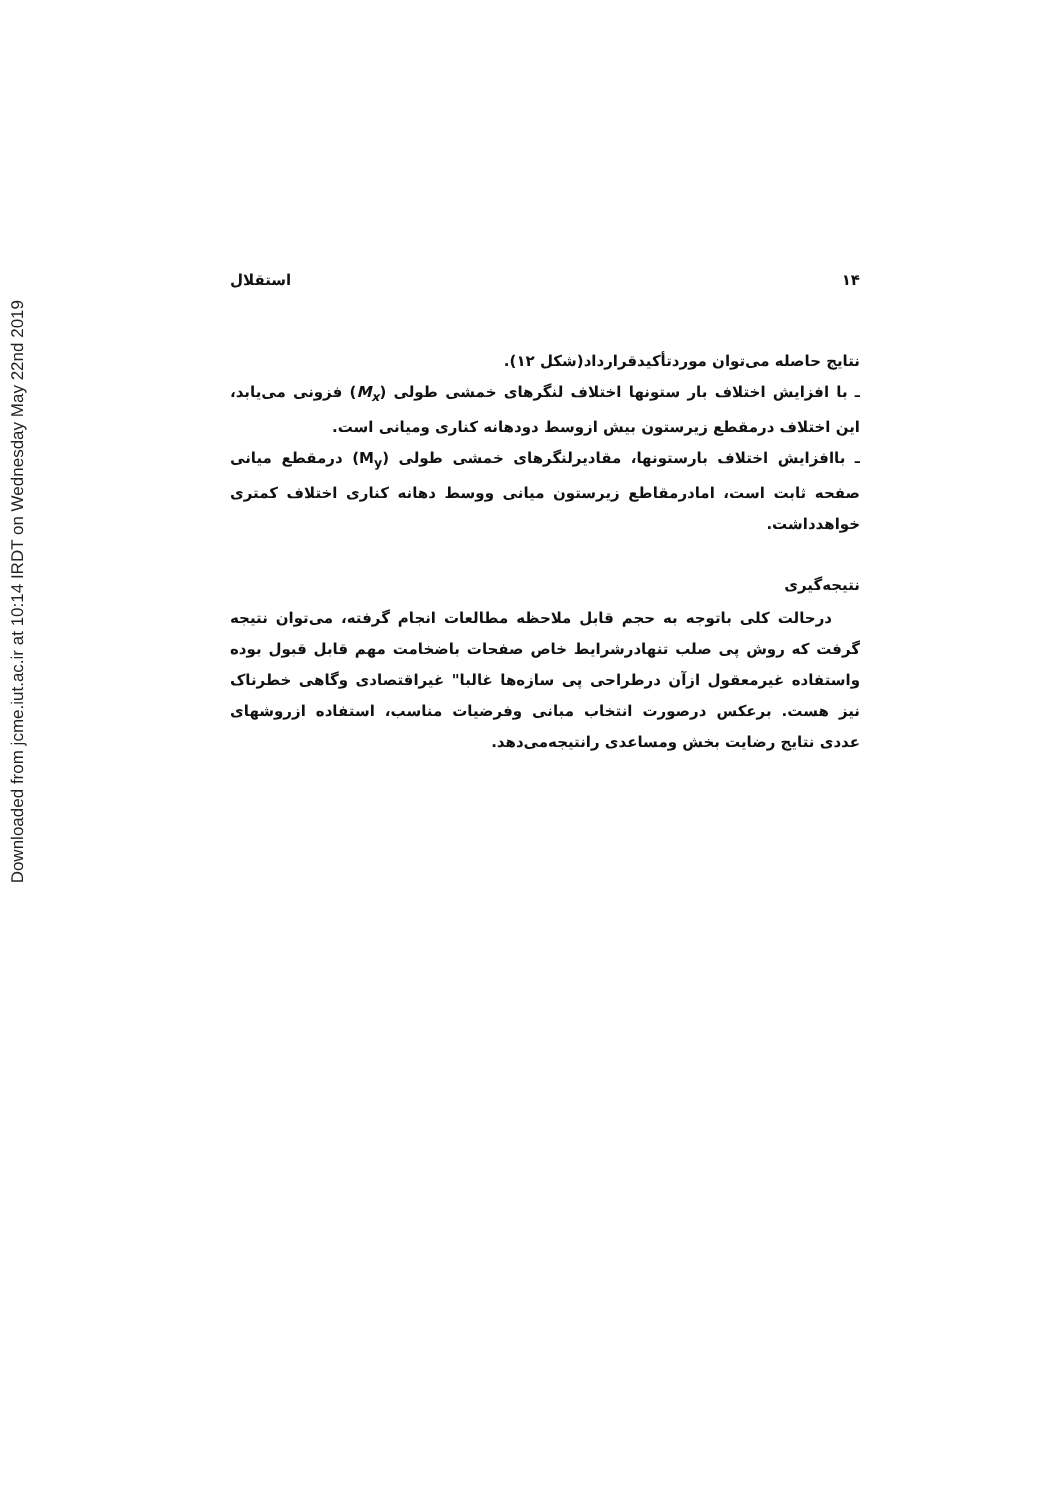Downloaded from jcme.iut.ac.ir at 10:14 IRDT on Wednesday May 22nd 2019
۱۴ استقلال
نتایج حاصله می‌توان موردتأکیدقرارداد(شکل ۱۲).
ـ با افزایش اختلاف بار ستونها اختلاف لنگرهای خمشی طولی (M<sub>x</sub>) فزونی می‌یابد، این اختلاف درمقطع زیرستون بیش ازوسط دودهانه کناری ومیانی است.
ـ باافزایش اختلاف بارستونها، مقادیرلنگرهای خمشی طولی (M<sub>y</sub>) درمقطع میانی صفحه ثابت است، امادرمقاطع زیرستون میانی ووسط دهانه کناری اختلاف کمتری خواهدداشت.
نتیجه‌گیری
درحالت کلی باتوجه به حجم قابل ملاحظه مطالعات انجام گرفته، می‌توان نتیجه گرفت که روش پی صلب تنهادرشرایط خاص صفحات باضخامت مهم قابل قبول بوده واستفاده غیرمعقول ازآن درطراحی پی سازه‌ها غالبا" غیراقتصادی وگاهی خطرناک نیز هست. برعکس درصورت انتخاب مبانی وفرضیات مناسب، استفاده ازروشهای عددی نتایج رضایت بخش ومساعدی رانتیجه‌می‌دهد.